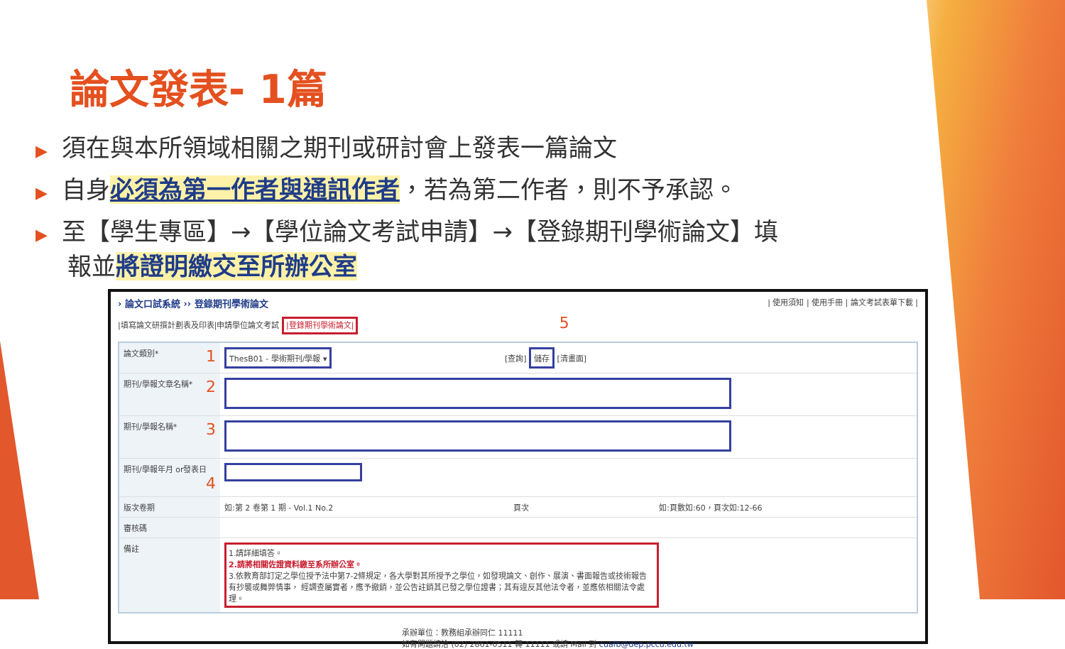論文發表- 1篇
▶ 須在與本所領域相關之期刊或研討會上發表一篇論文
▶ 自身必須為第一作者與通訊作者，若為第二作者，則不予承認。
▶ 至【學生專區】→【學位論文考試申請】→【登錄期刊學術論文】填報並將證明繳交至所辦公室
› 論文口試系統 ›› 登錄期刊學術論文 | 使用須知 | 使用手冊 | 論文考試表單下載 |
|填寫論文研撰計劃表及印表|申請學位論文考試 |登錄期刊學術論文| 5
| 論文類別* 1 | ThesB01 - 學術期刊/學報 ▾ [查詢] 儲存 [清畫面] |
| 期刊/學報文章名稱* 2 | |
| 期刊/學報名稱* 3 | |
| 期刊/學報年月 or發表日 4 | |
| 版次卷期 | 如:第 2 卷第 1 期 - Vol.1 No.2 頁次 如:頁數如:60，頁次如:12-66 |
| 審核碼 | |
| 備註 | 1.請詳細填答。 2.請將相關佐證資料繳至系所辦公室。 3.依教育部訂定之學位授予法中第7-2條規定，各大學對其所授予之學位，如發現論文、創作、展演、書面報告或技術報告有抄襲或舞弊情事， 經調查屬實者，應予撤銷，並公告註銷其已發之學位證書；其有違反其他法令者，並應依相關法令處理。 |
承辦單位：教務組承辦同仁 11111
如有問題請洽 (02) 2861-0511 轉 11111 或請 Mail 到 cuafb@dep.pccu.edu.tw